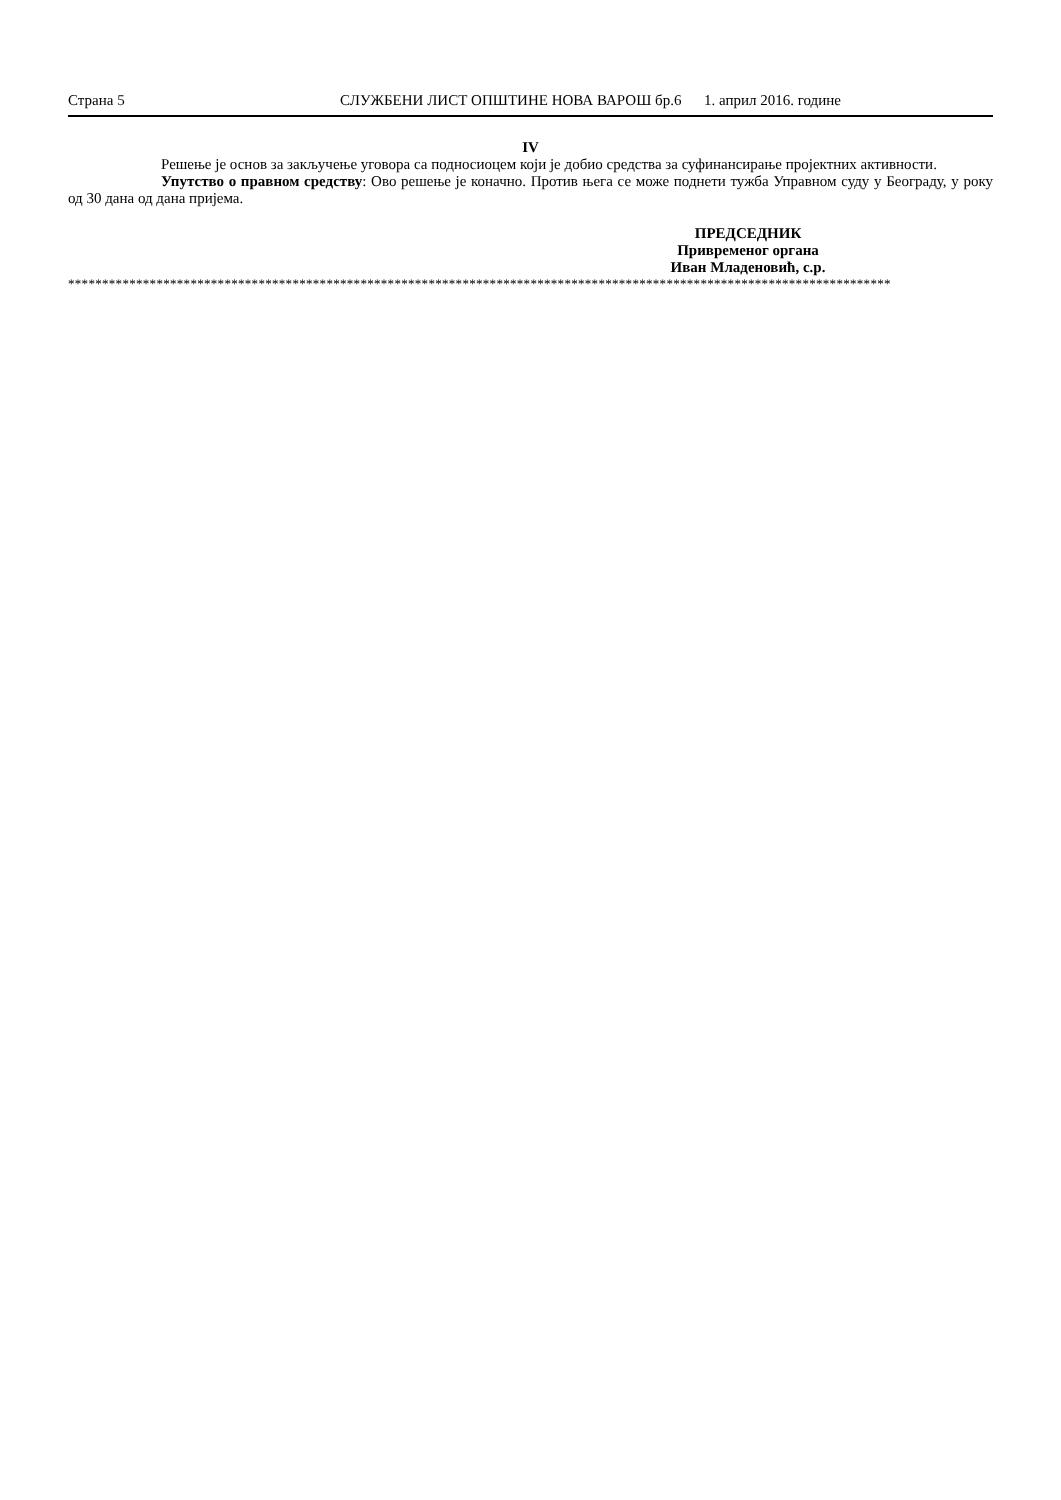Страна 5 СЛУЖБЕНИ ЛИСТ ОПШТИНЕ НОВА ВАРОШ бр.6 1. април 2016. године
IV
Решење је основ за закључење уговора са подносиоцем који је добио средства за суфинансирање пројектних активности.
Упутство о правном средству: Ово решење је коначно. Против њега се може поднети тужба Управном суду у Београду, у року од 30 дана од дана пријема.
ПРЕДСЕДНИК
Привременог органа
Иван Младеновић, с.р.
*************************************************************************************************************************